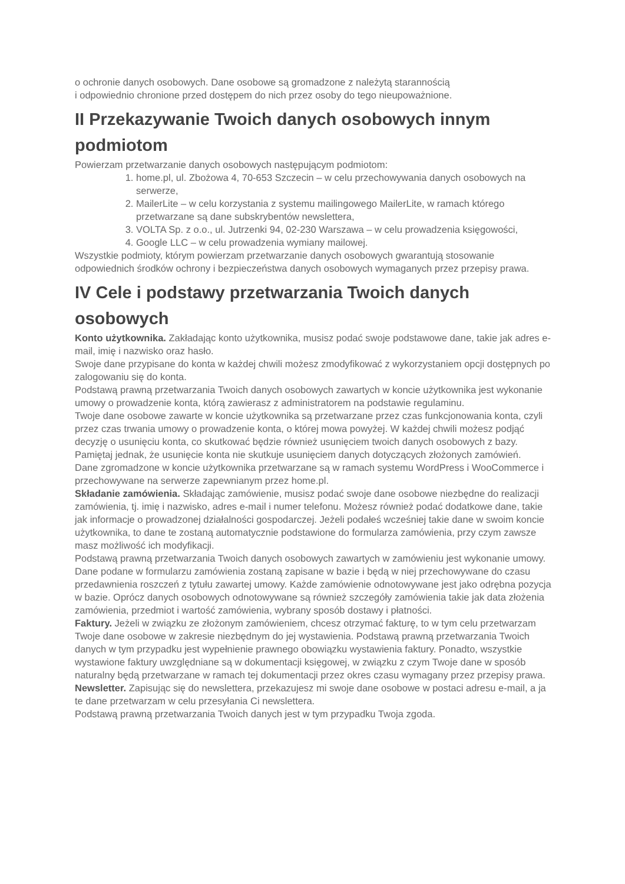o ochronie danych osobowych. Dane osobowe są gromadzone z należytą starannością
i odpowiednio chronione przed dostępem do nich przez osoby do tego nieupoważnione.
II Przekazywanie Twoich danych osobowych innym podmiotom
Powierzam przetwarzanie danych osobowych następującym podmiotom:
1. home.pl, ul. Zbożowa 4, 70-653 Szczecin – w celu przechowywania danych osobowych na serwerze,
2. MailerLite – w celu korzystania z systemu mailingowego MailerLite, w ramach którego przetwarzane są dane subskrybentów newslettera,
3. VOLTA Sp. z o.o., ul. Jutrzenki 94, 02-230 Warszawa – w celu prowadzenia księgowości,
4. Google LLC – w celu prowadzenia wymiany mailowej.
Wszystkie podmioty, którym powierzam przetwarzanie danych osobowych gwarantują stosowanie odpowiednich środków ochrony i bezpieczeństwa danych osobowych wymaganych przez przepisy prawa.
IV Cele i podstawy przetwarzania Twoich danych osobowych
Konto użytkownika. Zakładając konto użytkownika, musisz podać swoje podstawowe dane, takie jak adres e-mail, imię i nazwisko oraz hasło.
Swoje dane przypisane do konta w każdej chwili możesz zmodyfikować z wykorzystaniem opcji dostępnych po zalogowaniu się do konta.
Podstawą prawną przetwarzania Twoich danych osobowych zawartych w koncie użytkownika jest wykonanie umowy o prowadzenie konta, którą zawierasz z administratorem na podstawie regulaminu.
Twoje dane osobowe zawarte w koncie użytkownika są przetwarzane przez czas funkcjonowania konta, czyli przez czas trwania umowy o prowadzenie konta, o której mowa powyżej. W każdej chwili możesz podjąć decyzję o usunięciu konta, co skutkować będzie również usunięciem twoich danych osobowych z bazy. Pamiętaj jednak, że usunięcie konta nie skutkuje usunięciem danych dotyczących złożonych zamówień.
Dane zgromadzone w koncie użytkownika przetwarzane są w ramach systemu WordPress i WooCommerce i przechowywane na serwerze zapewnianym przez home.pl.
Składanie zamówienia. Składając zamówienie, musisz podać swoje dane osobowe niezbędne do realizacji zamówienia, tj. imię i nazwisko, adres e-mail i numer telefonu. Możesz również podać dodatkowe dane, takie jak informacje o prowadzonej działalności gospodarczej. Jeżeli podałeś wcześniej takie dane w swoim koncie użytkownika, to dane te zostaną automatycznie podstawione do formularza zamówienia, przy czym zawsze masz możliwość ich modyfikacji.
Podstawą prawną przetwarzania Twoich danych osobowych zawartych w zamówieniu jest wykonanie umowy.
Dane podane w formularzu zamówienia zostaną zapisane w bazie i będą w niej przechowywane do czasu przedawnienia roszczeń z tytułu zawartej umowy. Każde zamówienie odnotowywane jest jako odrębna pozycja w bazie. Oprócz danych osobowych odnotowywane są również szczegóły zamówienia takie jak data złożenia zamówienia, przedmiot i wartość zamówienia, wybrany sposób dostawy i płatności.
Faktury. Jeżeli w związku ze złożonym zamówieniem, chcesz otrzymać fakturę, to w tym celu przetwarzam Twoje dane osobowe w zakresie niezbędnym do jej wystawienia. Podstawą prawną przetwarzania Twoich danych w tym przypadku jest wypełnienie prawnego obowiązku wystawienia faktury. Ponadto, wszystkie wystawione faktury uwzględniane są w dokumentacji księgowej, w związku z czym Twoje dane w sposób naturalny będą przetwarzane w ramach tej dokumentacji przez okres czasu wymagany przez przepisy prawa.
Newsletter. Zapisując się do newslettera, przekazujesz mi swoje dane osobowe w postaci adresu e-mail, a ja te dane przetwarzam w celu przesyłania Ci newslettera.
Podstawą prawną przetwarzania Twoich danych jest w tym przypadku Twoja zgoda.